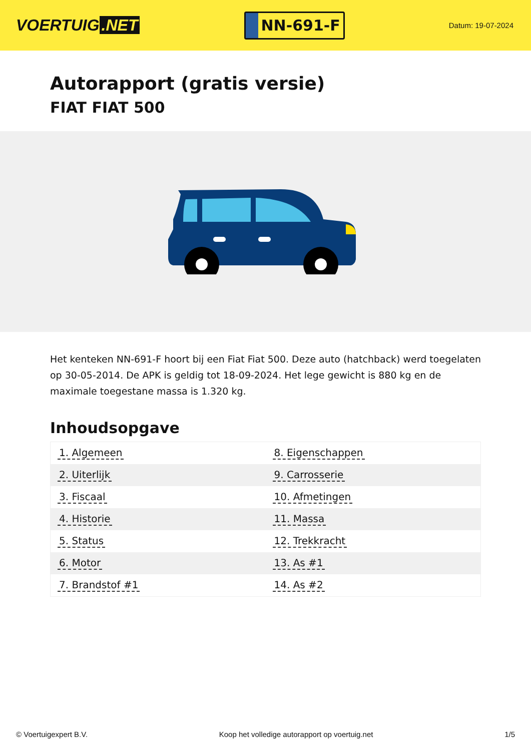VOERTUIG.NET
NN-691-F
Datum: 19-07-2024
Autorapport (gratis versie)
FIAT FIAT 500
Het kenteken NN-691-F hoort bij een Fiat Fiat 500. Deze auto (hatchback) werd toegelaten op 30-05-2014. De APK is geldig tot 18-09-2024. Het lege gewicht is 880 kg en de maximale toegestane massa is 1.320 kg.
Inhoudsopgave
| 1. Algemeen | 8. Eigenschappen |
| 2. Uiterlijk | 9. Carrosserie |
| 3. Fiscaal | 10. Afmetingen |
| 4. Historie | 11. Massa |
| 5. Status | 12. Trekkracht |
| 6. Motor | 13. As #1 |
| 7. Brandstof #1 | 14. As #2 |
© Voertuigexpert B.V. Koop het volledige autorapport op voertuig.net 1/5